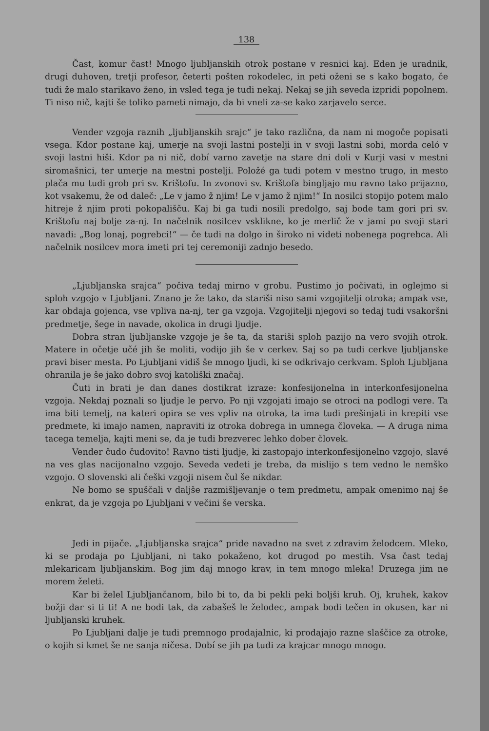138
Čast, komur čast! Mnogo ljubljanskih otrok postane v resnici kaj. Eden je uradnik, drugi duhoven, tretji profesor, četerti pošten rokodelec, in peti oženi se s kako bogato, če tudi že malo starikavo ženo, in vsled tega je tudi nekaj. Nekaj se jih seveda izpridi popolnem. Ti niso nič, kajti še toliko pameti nimajo, da bi vneli za-se kako zarjavelo serce.
Vender vzgoja raznih „ljubljanskih srajc“ je tako različna, da nam ni mogoče popisati vsega. Kdor postane kaj, umerje na svoji lastni postelji in v svoji lastni sobi, morda celó v svoji lastni hiši. Kdor pa ni nič, dobí varno zavetje na stare dni doli v Kurji vasi v mestni siromašnici, ter umerje na mestni postelji. Položé ga tudi potem v mestno trugo, in mesto plača mu tudi grob pri sv. Krištofu. In zvonovi sv. Krištofa bingljajo mu ravno tako prijazno, kot vsakemu, že od daleč: „Le v jamo ž njim! Le v jamo ž njim!“ In nosilci stopijo potem malo hitreje ž njim proti pokopališču. Kaj bi ga tudi nosili predolgo, saj bode tam gori pri sv. Krištofu naj bolje za-nj. In načelnik nosilcev vsklikne, ko je merlič že v jami po svoji stari navadi: „Bog lonaj, pogrebci!“ — če tudi na dolgo in široko ni videti nobenega pogrebca. Ali načelnik nosilcev mora imeti pri tej ceremoniji zadnjo besedo.
„Ljubljanska srajca“ počiva tedaj mirno v grobu. Pustimo jo počivati, in oglejmo si sploh vzgojo v Ljubljani. Znano je že tako, da stariši niso sami vzgojitelji otroka; ampak vse, kar obdaja gojenca, vse vpliva na-nj, ter ga vzgoja. Vzgojitelji njegovi so tedaj tudi vsakoršni predmetje, šege in navade, okolica in drugi ljudje.
Dobra stran ljubljanske vzgoje je še ta, da stariši sploh pazijo na vero svojih otrok. Matere in očetje učé jih še moliti, vodijo jih še v cerkev. Saj so pa tudi cerkve ljubljanske pravi biser mesta. Po Ljubljani vidiš še mnogo ljudi, ki se odkrivajo cerkvam. Sploh Ljubljana ohranila je še jako dobro svoj katoliški značaj.
Čuti in brati je dan danes dostikrat izraze: konfesijonelna in interkonfesijonelna vzgoja. Nekdaj poznali so ljudje le pervo. Po nji vzgojati imajo se otroci na podlogi vere. Ta ima biti temelj, na kateri opira se ves vpliv na otroka, ta ima tudi prešinjati in krepiti vse predmete, ki imajo namen, napraviti iz otroka dobrega in umnega človeka. — A druga nima tacega temelja, kajti meni se, da je tudi brezverec lehko dober človek.
Vender čudo čudovito! Ravno tisti ljudje, ki zastopajo interkonfesijonelno vzgojo, slavé na ves glas nacijonalno vzgojo. Seveda vedeti je treba, da mislijo s tem vedno le nemško vzgojo. O slovenski ali češki vzgoji nisem čul še nikdar.
Ne bomo se spuščali v daljše razmišljevanje o tem predmetu, ampak omenimo naj še enkrat, da je vzgoja po Ljubljani v večini še verska.
Jedi in pijače. „Ljubljanska srajca“ pride navadno na svet z zdravim želodcem. Mleko, ki se prodaja po Ljubljani, ni tako pokaženo, kot drugod po mestih. Vsa čast tedaj mlekaricam ljubljanskim. Bog jim daj mnogo krav, in tem mnogo mleka! Druzega jim ne morem želeti.
Kar bi želel Ljubljančanom, bilo bi to, da bi pekli peki boljši kruh. Oj, kruhek, kakov božji dar si ti ti! A ne bodi tak, da zabašeš le želodec, ampak bodi tečen in okusen, kar ni ljubljanski kruhek.
Po Ljubljani dalje je tudi premnogo prodajalnic, ki prodajajo razne slaščice za otroke, o kojih si kmet še ne sanja ničesa. Dobí se jih pa tudi za krajcar mnogo mnogo.